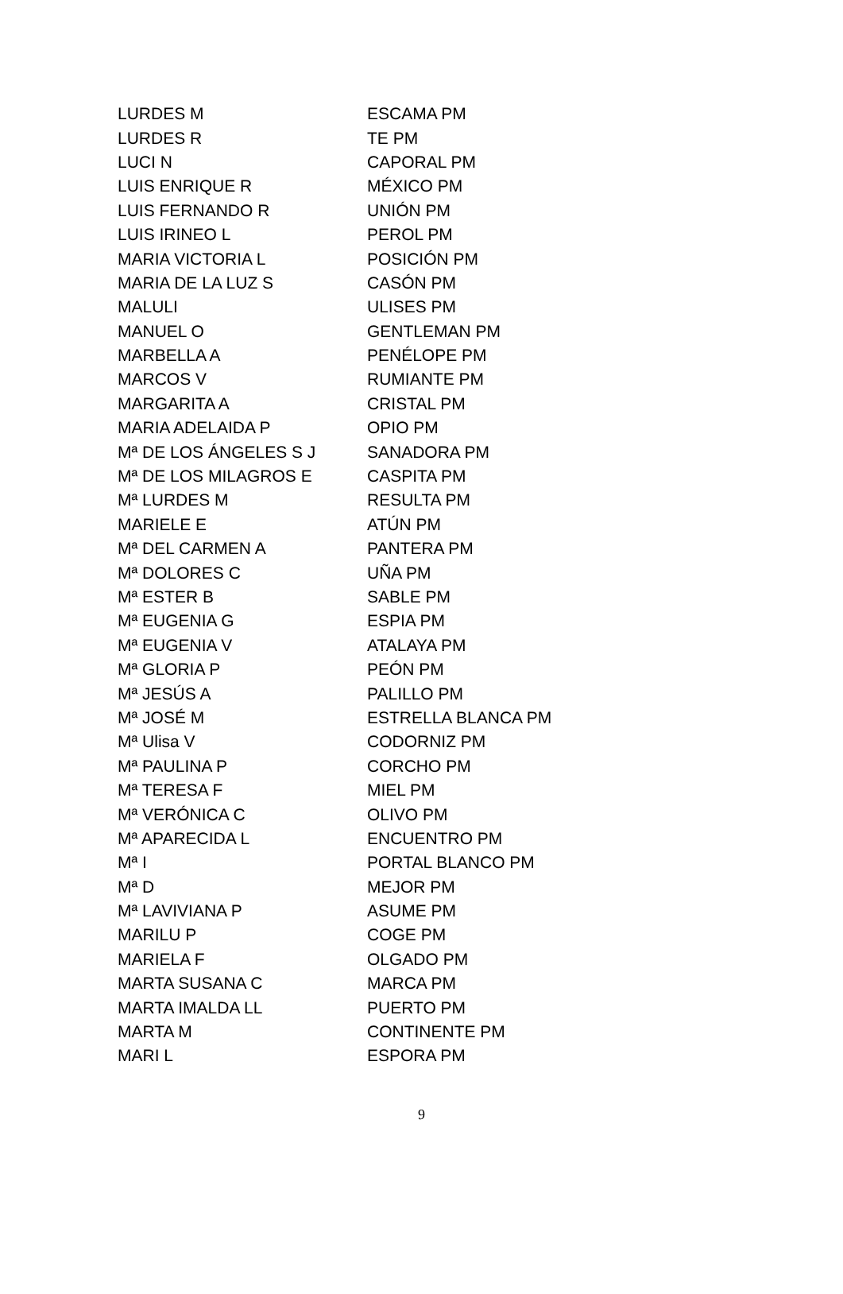| LURDES M | ESCAMA PM |
| LURDES R | TE PM |
| LUCI N | CAPORAL PM |
| LUIS ENRIQUE R | MÉXICO PM |
| LUIS FERNANDO R | UNIÓN PM |
| LUIS IRINEO L | PEROL PM |
| MARIA VICTORIA L | POSICIÓN PM |
| MARIA DE LA LUZ S | CASÓN PM |
| MALULI | ULISES PM |
| MANUEL O | GENTLEMAN PM |
| MARBELLA A | PENÉLOPE PM |
| MARCOS V | RUMIANTE PM |
| MARGARITA A | CRISTAL PM |
| MARIA ADELAIDA P | OPIO PM |
| Mª DE LOS ÁNGELES S J | SANADORA PM |
| Mª DE LOS MILAGROS E | CASPITA PM |
| Mª LURDES M | RESULTA PM |
| MARIELE E | ATÚN PM |
| Mª DEL CARMEN A | PANTERA PM |
| Mª DOLORES C | UÑA PM |
| Mª ESTER B | SABLE PM |
| Mª EUGENIA G | ESPIA PM |
| Mª EUGENIA V | ATALAYA PM |
| Mª GLORIA P | PEÓN PM |
| Mª JESÚS A | PALILLO PM |
| Mª JOSÉ M | ESTRELLA BLANCA PM |
| Mª Ulisa V | CODORNIZ PM |
| Mª PAULINA P | CORCHO PM |
| Mª TERESA F | MIEL PM |
| Mª VERÓNICA C | OLIVO PM |
| Mª APARECIDA L | ENCUENTRO PM |
| Mª I | PORTAL BLANCO PM |
| Mª D | MEJOR PM |
| Mª LAVIVIANA P | ASUME PM |
| MARILU P | COGE PM |
| MARIELA F | OLGADO PM |
| MARTA SUSANA C | MARCA PM |
| MARTA IMALDA LL | PUERTO PM |
| MARTA M | CONTINENTE PM |
| MARI L | ESPORA PM |
9